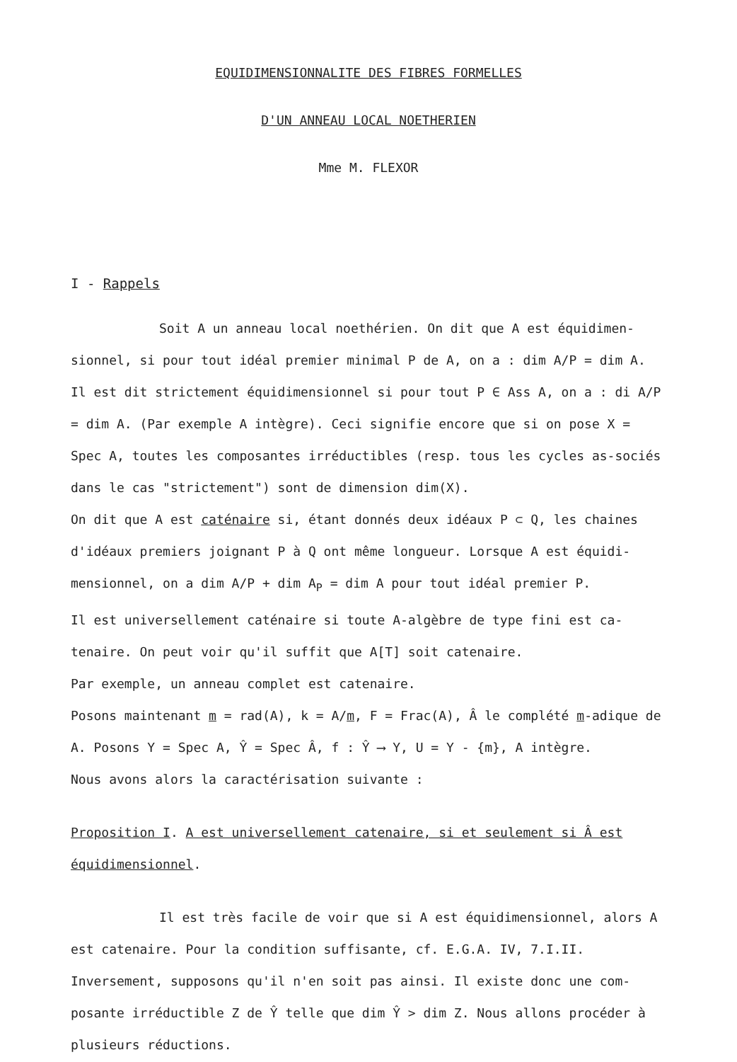EQUIDIMENSIONNALITE DES FIBRES FORMELLES
D'UN ANNEAU LOCAL NOETHERIEN
Mme M. FLEXOR
I - Rappels
Soit A un anneau local noethérien. On dit que A est équidimen-sionnel, si pour tout idéal premier minimal P de A, on a : dim A/P = dim A.
Il est dit strictement équidimensionnel si pour tout P ∈ Ass A, on a : di A/P = dim A. (Par exemple A intègre). Ceci signifie encore que si on pose X = Spec A, toutes les composantes irréductibles (resp. tous les cycles as-sociés dans le cas "strictement") sont de dimension dim(X).
On dit que A est caténaire si, étant donnés deux idéaux P ⊂ Q, les chaines d'idéaux premiers joignant P à Q ont même longueur. Lorsque A est équidi-mensionnel, on a dim A/P + dim A<sub>P</sub> = dim A pour tout idéal premier P.
Il est universellement caténaire si toute A-algèbre de type fini est ca-tenaire. On peut voir qu'il suffit que A[T] soit catenaire.
Par exemple, un anneau complet est catenaire.
Posons maintenant m = rad(A), k = A/m, F = Frac(A), Â le complété m-adique de A. Posons Y = Spec A, Ŷ = Spec Â, f : Ŷ ⟶ Y, U = Y - {m}, A intègre.
Nous avons alors la caractérisation suivante :
Proposition I. A est universellement catenaire, si et seulement si Â est équidimensionnel.
Il est très facile de voir que si A est équidimensionnel, alors A est catenaire. Pour la condition suffisante, cf. E.G.A. IV, 7.I.II.
Inversement, supposons qu'il n'en soit pas ainsi. Il existe donc une com-posante irréductible Z de Ŷ telle que dim Ŷ > dim Z. Nous allons procéder à plusieurs réductions.